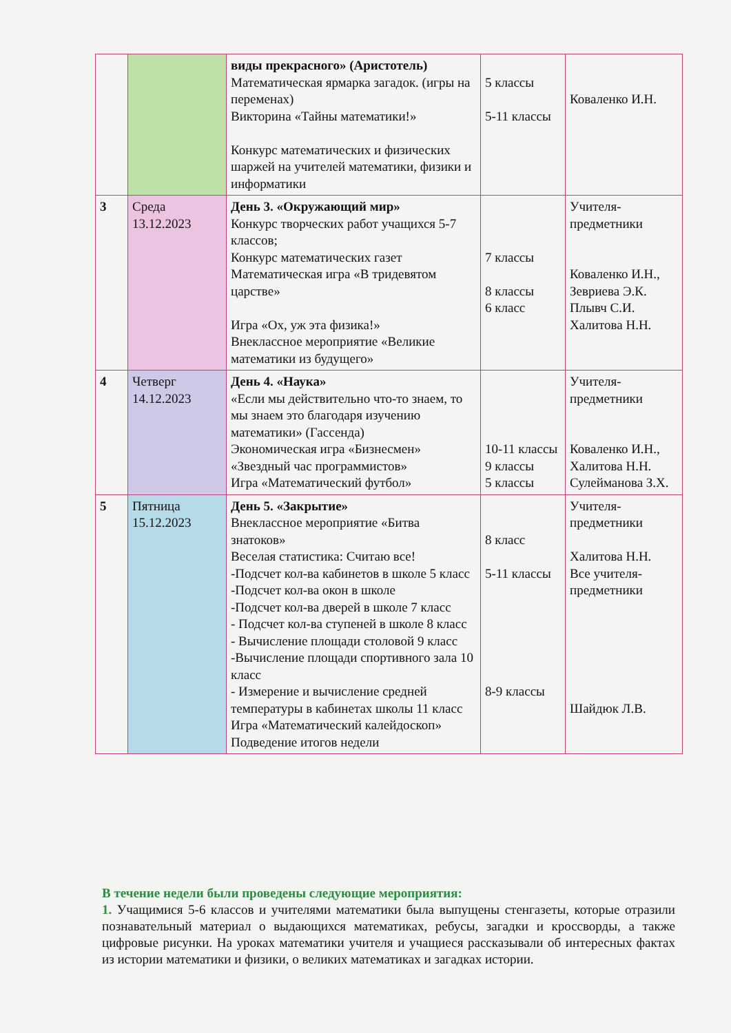| | | виды прекрасного» (Аристотель) Математическая ярмарка загадок. (игры на переменах) Викторина «Тайны математики!» Конкурс математических и физических шаржей на учителей математики, физики и информатики | 5 классы 5-11 классы | Коваленко И.Н. |
| 3 | Среда 13.12.2023 | День 3. «Окружающий мир» Конкурс творческих работ учащихся 5-7 классов; Конкурс математических газет Математическая игра «В тридевятом царстве» Игра «Ох, уж эта физика!» Внеклассное мероприятие «Великие математики из будущего» | 7 классы 8 классы 6 класс | Учителя-предметники Коваленко И.Н., Зевриева Э.К. Плывч С.И. Халитова Н.Н. |
| 4 | Четверг 14.12.2023 | День 4. «Наука» «Если мы действительно что-то знаем, то мы знаем это благодаря изучению математики» (Гассенда) Экономическая игра «Бизнесмен» «Звездный час программистов» Игра «Математический футбол» | 10-11 классы 9 классы 5 классы | Учителя-предметники Коваленко И.Н., Халитова Н.Н. Сулейманова З.Х. |
| 5 | Пятница 15.12.2023 | День 5. «Закрытие» Внеклассное мероприятие «Битва знатоков» Веселая статистика: Считаю все! -Подсчет кол-ва кабинетов в школе 5 класс -Подсчет кол-ва окон в школе -Подсчет кол-ва дверей в школе 7 класс - Подсчет кол-ва ступеней в школе 8 класс - Вычисление площади столовой 9 класс -Вычисление площади спортивного зала 10 класс - Измерение и вычисление средней температуры в кабинетах школы 11 класс Игра «Математический калейдоскоп» Подведение итогов недели | 8 класс 5-11 классы 8-9 классы | Учителя-предметники Халитова Н.Н. Все учителя-предметники Шайдюк Л.В. |
В течение недели были проведены следующие мероприятия:
1. Учащимися 5-6 классов и учителями математики была выпущены стенгазеты, которые отразили познавательный материал о выдающихся математиках, ребусы, загадки и кроссворды, а также цифровые рисунки. На уроках математики учителя и учащиеся рассказывали об интересных фактах из истории математики и физики, о великих математиках и загадках истории.